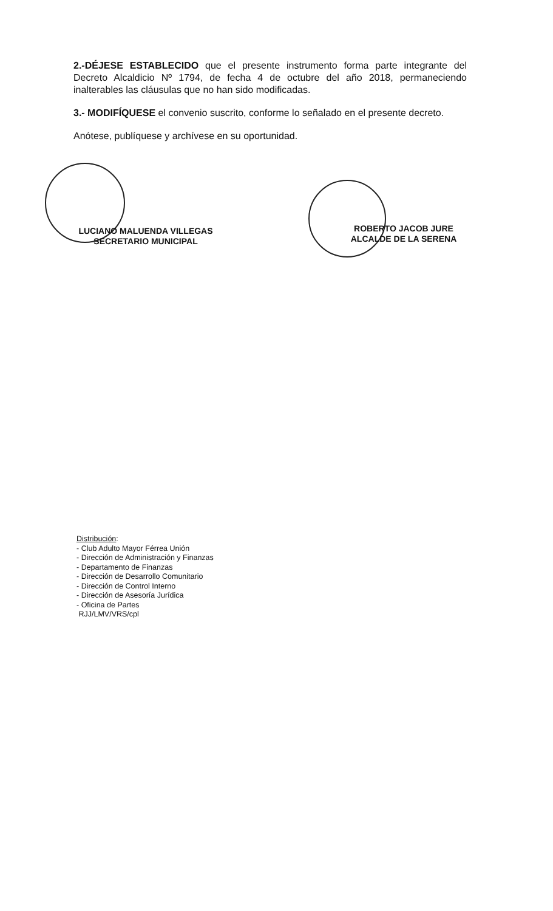2.-DÉJESE ESTABLECIDO que el presente instrumento forma parte integrante del Decreto Alcaldicio Nº 1794, de fecha 4 de octubre del año 2018, permaneciendo inalterables las cláusulas que no han sido modificadas.
3.- MODIFÍQUESE el convenio suscrito, conforme lo señalado en el presente decreto.
Anótese, publíquese y archívese en su oportunidad.
LUCIANO MALUENDA VILLEGAS
SECRETARIO MUNICIPAL
ROBERTO JACOB JURE
ALCALDE DE LA SERENA
Distribución:
- Club Adulto Mayor Férrea Unión
- Dirección de Administración y Finanzas
- Departamento de Finanzas
- Dirección de Desarrollo Comunitario
- Dirección de Control Interno
- Dirección de Asesoría Jurídica
- Oficina de Partes
RJJ/LMV/VRS/cpl